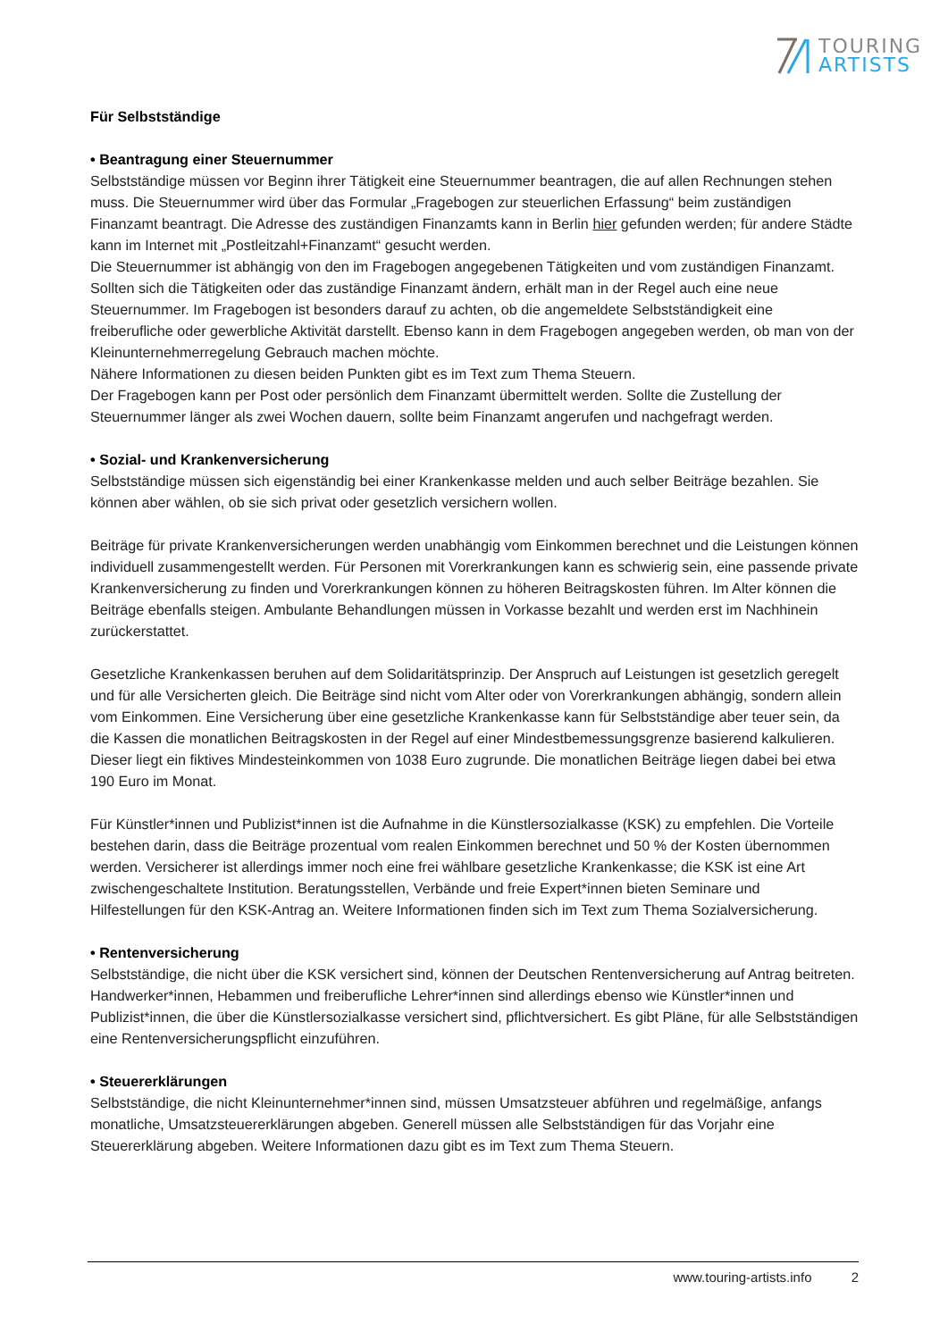TOURING
ARTISTS
Für Selbstständige
• Beantragung einer Steuernummer
Selbstständige müssen vor Beginn ihrer Tätigkeit eine Steuernummer beantragen, die auf allen Rechnungen stehen muss. Die Steuernummer wird über das Formular „Fragebogen zur steuerlichen Erfassung“ beim zuständigen Finanzamt beantragt. Die Adresse des zuständigen Finanzamts kann in Berlin hier gefunden werden; für andere Städte kann im Internet mit „Postleitzahl+Finanzamt“ gesucht werden.
Die Steuernummer ist abhängig von den im Fragebogen angegebenen Tätigkeiten und vom zuständigen Finanzamt. Sollten sich die Tätigkeiten oder das zuständige Finanzamt ändern, erhält man in der Regel auch eine neue Steuernummer. Im Fragebogen ist besonders darauf zu achten, ob die angemeldete Selbstständigkeit eine freiberufliche oder gewerbliche Aktivität darstellt. Ebenso kann in dem Fragebogen angegeben werden, ob man von der Kleinunternehmerregelung Gebrauch machen möchte.
Nähere Informationen zu diesen beiden Punkten gibt es im Text zum Thema Steuern.
Der Fragebogen kann per Post oder persönlich dem Finanzamt übermittelt werden. Sollte die Zustellung der Steuernummer länger als zwei Wochen dauern, sollte beim Finanzamt angerufen und nachgefragt werden.
• Sozial- und Krankenversicherung
Selbstständige müssen sich eigenständig bei einer Krankenkasse melden und auch selber Beiträge bezahlen. Sie können aber wählen, ob sie sich privat oder gesetzlich versichern wollen.
Beiträge für private Krankenversicherungen werden unabhängig vom Einkommen berechnet und die Leistungen können individuell zusammengestellt werden. Für Personen mit Vorerkrankungen kann es schwierig sein, eine passende private Krankenversicherung zu finden und Vorerkrankungen können zu höheren Beitragskosten führen. Im Alter können die Beiträge ebenfalls steigen. Ambulante Behandlungen müssen in Vorkasse bezahlt und werden erst im Nachhinein zurückerstattet.
Gesetzliche Krankenkassen beruhen auf dem Solidaritätsprinzip. Der Anspruch auf Leistungen ist gesetzlich geregelt und für alle Versicherten gleich. Die Beiträge sind nicht vom Alter oder von Vorerkrankungen abhängig, sondern allein vom Einkommen. Eine Versicherung über eine gesetzliche Krankenkasse kann für Selbstständige aber teuer sein, da die Kassen die monatlichen Beitragskosten in der Regel auf einer Mindestbemessungsgrenze basierend kalkulieren. Dieser liegt ein fiktives Mindesteinkommen von 1038 Euro zugrunde. Die monatlichen Beiträge liegen dabei bei etwa 190 Euro im Monat.
Für Künstler*innen und Publizist*innen ist die Aufnahme in die Künstlersozialkasse (KSK) zu empfehlen. Die Vorteile bestehen darin, dass die Beiträge prozentual vom realen Einkommen berechnet und 50 % der Kosten übernommen werden. Versicherer ist allerdings immer noch eine frei wählbare gesetzliche Krankenkasse; die KSK ist eine Art zwischengeschaltete Institution. Beratungsstellen, Verbände und freie Expert*innen bieten Seminare und Hilfestellungen für den KSK-Antrag an. Weitere Informationen finden sich im Text zum Thema Sozialversicherung.
• Rentenversicherung
Selbstständige, die nicht über die KSK versichert sind, können der Deutschen Rentenversicherung auf Antrag beitreten. Handwerker*innen, Hebammen und freiberufliche Lehrer*innen sind allerdings ebenso wie Künstler*innen und Publizist*innen, die über die Künstlersozialkasse versichert sind, pflichtversichert. Es gibt Pläne, für alle Selbstständigen eine Rentenversicherungspflicht einzuführen.
• Steuererklärungen
Selbstständige, die nicht Kleinunternehmer*innen sind, müssen Umsatzsteuer abführen und regelmäßige, anfangs monatliche, Umsatzsteuererklärungen abgeben. Generell müssen alle Selbstständigen für das Vorjahr eine Steuererklärung abgeben. Weitere Informationen dazu gibt es im Text zum Thema Steuern.
www.touring-artists.info 2